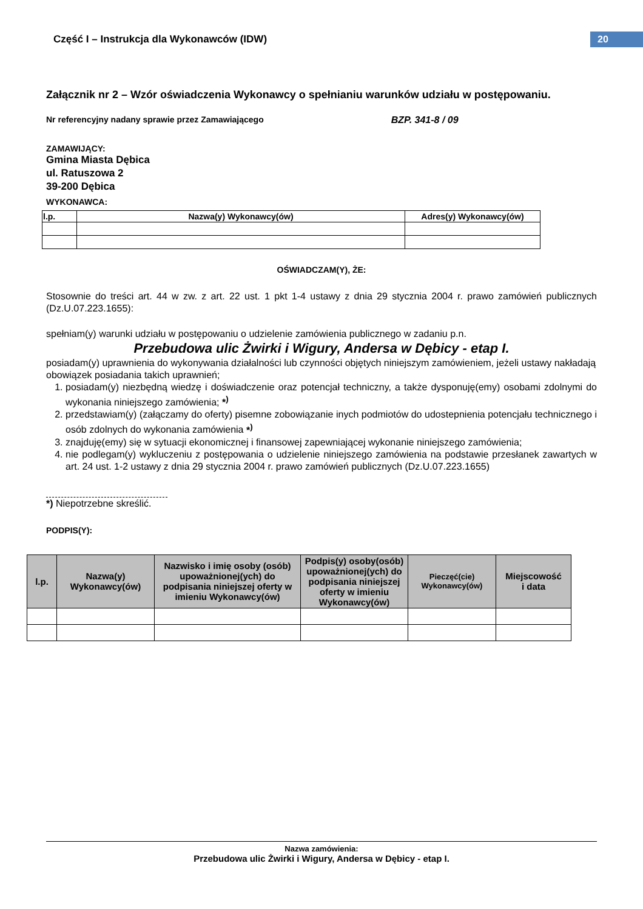Część I – Instrukcja dla Wykonawców (IDW)
20
Załącznik nr 2 – Wzór oświadczenia Wykonawcy o spełnianiu warunków udziału w postępowaniu.
Nr referencyjny nadany sprawie przez Zamawiającego BZP. 341-8 / 09
ZAMAWIJĄCY:
Gmina Miasta Dębica
ul. Ratuszowa 2
39-200 Dębica
WYKONAWCA:
| l.p. | Nazwa(y) Wykonawcy(ów) | Adres(y) Wykonawcy(ów) |
| --- | --- | --- |
OŚWIADCZAM(Y), ŻE:
Stosownie do treści art. 44 w zw. z art. 22 ust. 1 pkt 1-4 ustawy z dnia 29 stycznia 2004 r. prawo zamówień publicznych (Dz.U.07.223.1655):
spełniam(y) warunki udziału w postępowaniu o udzielenie zamówienia publicznego w zadaniu p.n.
Przebudowa ulic Żwirki i Wigury, Andersa w Dębicy - etap I.
posiadam(y) uprawnienia do wykonywania działalności lub czynności objętych niniejszym zamówieniem, jeżeli ustawy nakładają obowiązek posiadania takich uprawnień;
1. posiadam(y) niezbędną wiedzę i doświadczenie oraz potencjał techniczny, a także dysponuję(emy) osobami zdolnymi do wykonania niniejszego zamówienia; *<sup>)</sup>
2. przedstawiam(y) (załączamy do oferty) pisemne zobowiązanie inych podmiotów do udostepnienia potencjału technicznego i osób zdolnych do wykonania zamówienia *<sup>)</sup>
3. znajduję(emy) się w sytuacji ekonomicznej i finansowej zapewniającej wykonanie niniejszego zamówienia;
4. nie podlegam(y) wykluczeniu z postępowania o udzielenie niniejszego zamówienia na podstawie przesłanek zawartych w art. 24 ust. 1-2 ustawy z dnia 29 stycznia 2004 r. prawo zamówień publicznych (Dz.U.07.223.1655)
*) Niepotrzebne skreślić.
PODPIS(Y):
| l.p. | Nazwa(y) Wykonawcy(ów) | Nazwisko i imię osoby (osób) upoważnionej(ych) do podpisania niniejszej oferty w imieniu Wykonawcy(ów) | Podpis(y) osoby(osób) upoważnionej(ych) do podpisania niniejszej oferty w imieniu Wykonawcy(ów) | Pieczęć(cie) Wykonawcy(ów) | Miejscowość i data |
| --- | --- | --- | --- | --- | --- |
Nazwa zamówienia:
Przebudowa ulic Żwirki i Wigury, Andersa w Dębicy - etap I.